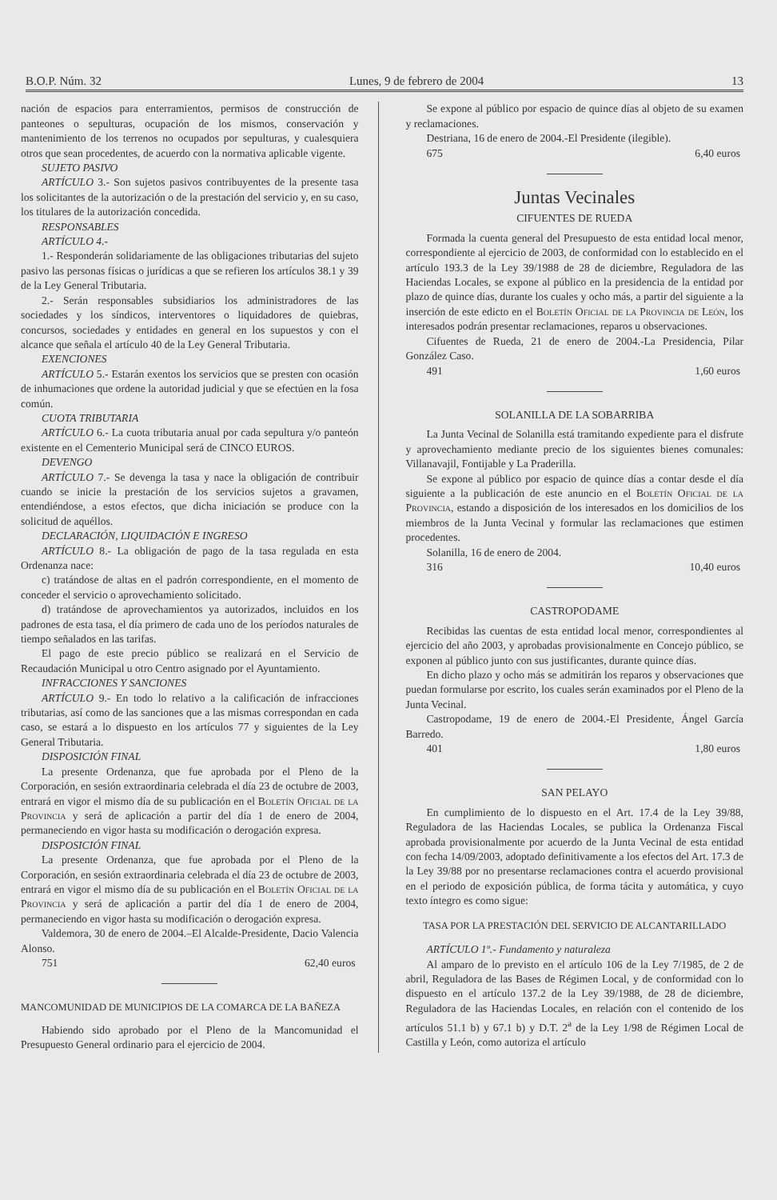B.O.P. Núm. 32 Lunes, 9 de febrero de 2004 13
nación de espacios para enterramientos, permisos de construcción de panteones o sepulturas, ocupación de los mismos, conservación y mantenimiento de los terrenos no ocupados por sepulturas, y cualesquiera otros que sean procedentes, de acuerdo con la normativa aplicable vigente.
SUJETO PASIVO
ARTÍCULO 3.- Son sujetos pasivos contribuyentes de la presente tasa los solicitantes de la autorización o de la prestación del servicio y, en su caso, los titulares de la autorización concedida.
RESPONSABLES
ARTÍCULO 4.-
1.- Responderán solidariamente de las obligaciones tributarias del sujeto pasivo las personas físicas o jurídicas a que se refieren los artículos 38.1 y 39 de la Ley General Tributaria.
2.- Serán responsables subsidiarios los administradores de las sociedades y los síndicos, interventores o liquidadores de quiebras, concursos, sociedades y entidades en general en los supuestos y con el alcance que señala el artículo 40 de la Ley General Tributaria.
EXENCIONES
ARTÍCULO 5.- Estarán exentos los servicios que se presten con ocasión de inhumaciones que ordene la autoridad judicial y que se efectúen en la fosa común.
CUOTA TRIBUTARIA
ARTÍCULO 6.- La cuota tributaria anual por cada sepultura y/o panteón existente en el Cementerio Municipal será de CINCO EUROS.
DEVENGO
ARTÍCULO 7.- Se devenga la tasa y nace la obligación de contribuir cuando se inicie la prestación de los servicios sujetos a gravamen, entendiéndose, a estos efectos, que dicha iniciación se produce con la solicitud de aquéllos.
DECLARACIÓN, LIQUIDACIÓN E INGRESO
ARTÍCULO 8.- La obligación de pago de la tasa regulada en esta Ordenanza nace:
c) tratándose de altas en el padrón correspondiente, en el momento de conceder el servicio o aprovechamiento solicitado.
d) tratándose de aprovechamientos ya autorizados, incluidos en los padrones de esta tasa, el día primero de cada uno de los períodos naturales de tiempo señalados en las tarifas.
El pago de este precio público se realizará en el Servicio de Recaudación Municipal u otro Centro asignado por el Ayuntamiento.
INFRACCIONES Y SANCIONES
ARTÍCULO 9.- En todo lo relativo a la calificación de infracciones tributarias, así como de las sanciones que a las mismas correspondan en cada caso, se estará a lo dispuesto en los artículos 77 y siguientes de la Ley General Tributaria.
DISPOSICIÓN FINAL
La presente Ordenanza, que fue aprobada por el Pleno de la Corporación, en sesión extraordinaria celebrada el día 23 de octubre de 2003, entrará en vigor el mismo día de su publicación en el Boletín Oficial de la Provincia y será de aplicación a partir del día 1 de enero de 2004, permaneciendo en vigor hasta su modificación o derogación expresa.
DISPOSICIÓN FINAL
La presente Ordenanza, que fue aprobada por el Pleno de la Corporación, en sesión extraordinaria celebrada el día 23 de octubre de 2003, entrará en vigor el mismo día de su publicación en el Boletín Oficial de la Provincia y será de aplicación a partir del día 1 de enero de 2004, permaneciendo en vigor hasta su modificación o derogación expresa.
Valdemora, 30 de enero de 2004.–El Alcalde-Presidente, Dacio Valencia Alonso.
751 62,40 euros
MANCOMUNIDAD DE MUNICIPIOS DE LA COMARCA DE LA BAÑEZA
Habiendo sido aprobado por el Pleno de la Mancomunidad el Presupuesto General ordinario para el ejercicio de 2004.
Se expone al público por espacio de quince días al objeto de su examen y reclamaciones.
Destriana, 16 de enero de 2004.-El Presidente (ilegible).
675 6,40 euros
Juntas Vecinales
CIFUENTES DE RUEDA
Formada la cuenta general del Presupuesto de esta entidad local menor, correspondiente al ejercicio de 2003, de conformidad con lo establecido en el artículo 193.3 de la Ley 39/1988 de 28 de diciembre, Reguladora de las Haciendas Locales, se expone al público en la presidencia de la entidad por plazo de quince días, durante los cuales y ocho más, a partir del siguiente a la inserción de este edicto en el Boletín Oficial de la Provincia de León, los interesados podrán presentar reclamaciones, reparos u observaciones.
Cifuentes de Rueda, 21 de enero de 2004.-La Presidencia, Pilar González Caso.
491 1,60 euros
SOLANILLA DE LA SOBARRIBA
La Junta Vecinal de Solanilla está tramitando expediente para el disfrute y aprovechamiento mediante precio de los siguientes bienes comunales: Villanavajil, Fontijable y La Praderilla.
Se expone al público por espacio de quince días a contar desde el día siguiente a la publicación de este anuncio en el Boletín Oficial de la Provincia, estando a disposición de los interesados en los domicilios de los miembros de la Junta Vecinal y formular las reclamaciones que estimen procedentes.
Solanilla, 16 de enero de 2004.
316 10,40 euros
CASTROPODAME
Recibidas las cuentas de esta entidad local menor, correspondientes al ejercicio del año 2003, y aprobadas provisionalmente en Concejo público, se exponen al público junto con sus justificantes, durante quince días.
En dicho plazo y ocho más se admitirán los reparos y observaciones que puedan formularse por escrito, los cuales serán examinados por el Pleno de la Junta Vecinal.
Castropodame, 19 de enero de 2004.-El Presidente, Ángel García Barredo.
401 1,80 euros
SAN PELAYO
En cumplimiento de lo dispuesto en el Art. 17.4 de la Ley 39/88, Reguladora de las Haciendas Locales, se publica la Ordenanza Fiscal aprobada provisionalmente por acuerdo de la Junta Vecinal de esta entidad con fecha 14/09/2003, adoptado definitivamente a los efectos del Art. 17.3 de la Ley 39/88 por no presentarse reclamaciones contra el acuerdo provisional en el periodo de exposición pública, de forma tácita y automática, y cuyo texto íntegro es como sigue:
TASA POR LA PRESTACIÓN DEL SERVICIO DE ALCANTARILLADO
ARTÍCULO 1º.- Fundamento y naturaleza
Al amparo de lo previsto en el artículo 106 de la Ley 7/1985, de 2 de abril, Reguladora de las Bases de Régimen Local, y de conformidad con lo dispuesto en el artículo 137.2 de la Ley 39/1988, de 28 de diciembre, Reguladora de las Haciendas Locales, en relación con el contenido de los artículos 51.1 b) y 67.1 b) y D.T. 2<sup>a</sup> de la Ley 1/98 de Régimen Local de Castilla y León, como autoriza el artículo